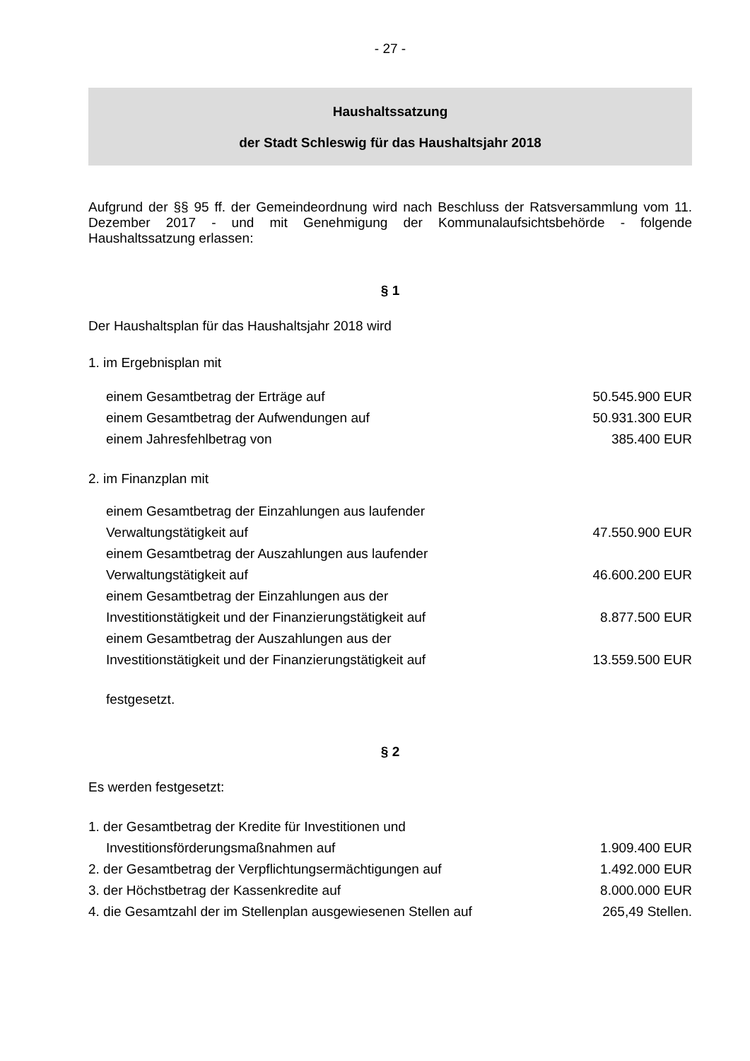- 27 -
Haushaltssatzung
der Stadt Schleswig für das Haushaltsjahr 2018
Aufgrund der §§ 95 ff. der Gemeindeordnung wird nach Beschluss der Ratsversammlung vom 11. Dezember 2017 - und mit Genehmigung der Kommunalaufsichtsbehörde - folgende Haushaltssatzung erlassen:
§ 1
Der Haushaltsplan für das Haushaltsjahr 2018 wird
1. im Ergebnisplan mit
| einem Gesamtbetrag der Erträge auf | 50.545.900 EUR |
| einem Gesamtbetrag der Aufwendungen auf | 50.931.300 EUR |
| einem Jahresfehlbetrag von | 385.400 EUR |
2. im Finanzplan mit
| einem Gesamtbetrag der Einzahlungen aus laufender Verwaltungstätigkeit auf | 47.550.900 EUR |
| einem Gesamtbetrag der Auszahlungen aus laufender Verwaltungstätigkeit auf | 46.600.200 EUR |
| einem Gesamtbetrag der Einzahlungen aus der Investitionstätigkeit und der Finanzierungstätigkeit auf | 8.877.500 EUR |
| einem Gesamtbetrag der Auszahlungen aus der Investitionstätigkeit und der Finanzierungstätigkeit auf | 13.559.500 EUR |
festgesetzt.
§ 2
Es werden festgesetzt:
| 1. der Gesamtbetrag der Kredite für Investitionen und Investitionsförderungsmaßnahmen auf | 1.909.400 EUR |
| 2. der Gesamtbetrag der Verpflichtungsermächtigungen auf | 1.492.000 EUR |
| 3. der Höchstbetrag der Kassenkredite auf | 8.000.000 EUR |
| 4. die Gesamtzahl der im Stellenplan ausgewiesenen Stellen auf | 265,49 Stellen. |